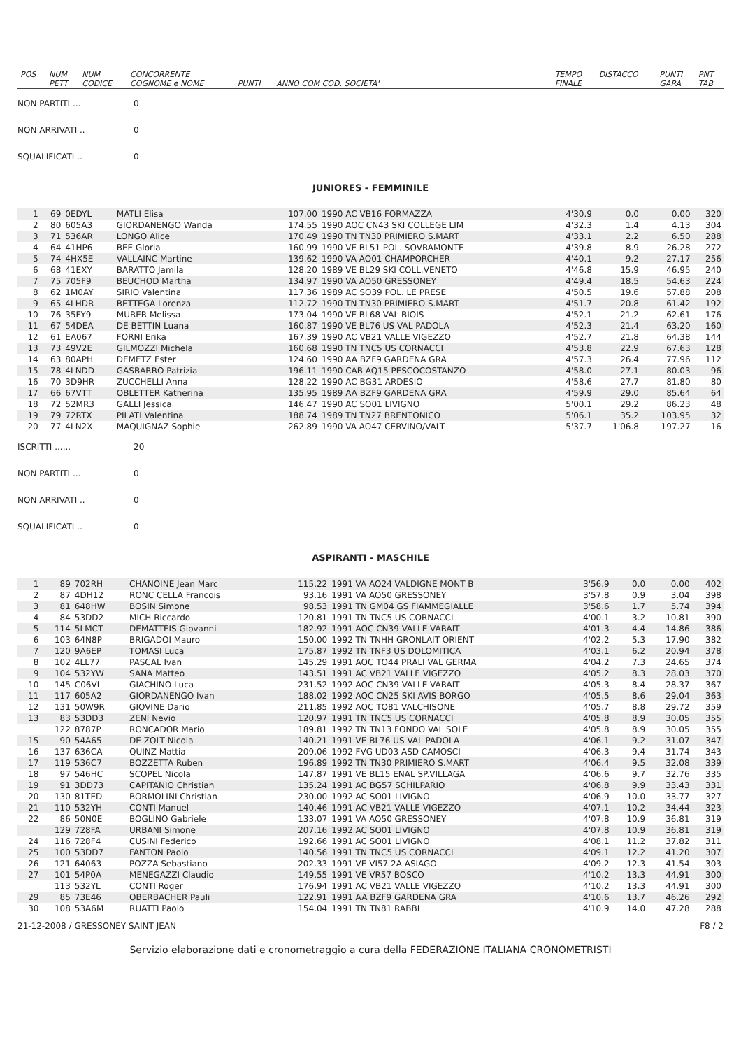| POS | NUM PETT | NUM CODICE | CONCORRENTE COGNOME e NOME | PUNTI | ANNO COM COD. SOCIETA' | | TEMPO FINALE | DISTACCO | PUNTI GARA | PNT TAB |
NON PARTITI ... 0
NON ARRIVATI .. 0
SQUALIFICATI .. 0
JUNIORES - FEMMINILE
| 1 | 69 | 0EDYL | MATLI Elisa | 107.00 | 1990 AC VB16 FORMAZZA | 4'30.9 | 0.0 | 0.00 | 320 |
| 2 | 80 | 605A3 | GIORDANENGO Wanda | 174.55 | 1990 AOC CN43 SKI COLLEGE LIM | 4'32.3 | 1.4 | 4.13 | 304 |
| 3 | 71 | 536AR | LONGO Alice | 170.49 | 1990 TN TN30 PRIMIERO S.MART | 4'33.1 | 2.2 | 6.50 | 288 |
| 4 | 64 | 41HP6 | BEE Gloria | 160.99 | 1990 VE BL51 POL. SOVRAMONTE | 4'39.8 | 8.9 | 26.28 | 272 |
| 5 | 74 | 4HX5E | VALLAINC Martine | 139.62 | 1990 VA AO01 CHAMPORCHER | 4'40.1 | 9.2 | 27.17 | 256 |
| 6 | 68 | 41EXY | BARATTO Jamila | 128.20 | 1989 VE BL29 SKI COLL.VENETO | 4'46.8 | 15.9 | 46.95 | 240 |
| 7 | 75 | 705F9 | BEUCHOD Martha | 134.97 | 1990 VA AO50 GRESSONEY | 4'49.4 | 18.5 | 54.63 | 224 |
| 8 | 62 | 1M0AY | SIRIO Valentina | 117.36 | 1989 AC SO39 POL. LE PRESE | 4'50.5 | 19.6 | 57.88 | 208 |
| 9 | 65 | 4LHDR | BETTEGA Lorenza | 112.72 | 1990 TN TN30 PRIMIERO S.MART | 4'51.7 | 20.8 | 61.42 | 192 |
| 10 | 76 | 35FY9 | MURER Melissa | 173.04 | 1990 VE BL68 VAL BIOIS | 4'52.1 | 21.2 | 62.61 | 176 |
| 11 | 67 | 54DEA | DE BETTIN Luana | 160.87 | 1990 VE BL76 US VAL PADOLA | 4'52.3 | 21.4 | 63.20 | 160 |
| 12 | 61 | EA067 | FORNI Erika | 167.39 | 1990 AC VB21 VALLE VIGEZZO | 4'52.7 | 21.8 | 64.38 | 144 |
| 13 | 73 | 49V2E | GILMOZZI Michela | 160.68 | 1990 TN TNC5 US CORNACCI | 4'53.8 | 22.9 | 67.63 | 128 |
| 14 | 63 | 80APH | DEMETZ Ester | 124.60 | 1990 AA BZF9 GARDENA GRA | 4'57.3 | 26.4 | 77.96 | 112 |
| 15 | 78 | 4LNDD | GASBARRO Patrizia | 196.11 | 1990 CAB AQ15 PESCOCOSTANZO | 4'58.0 | 27.1 | 80.03 | 96 |
| 16 | 70 | 3D9HR | ZUCCHELLI Anna | 128.22 | 1990 AC BG31 ARDESIO | 4'58.6 | 27.7 | 81.80 | 80 |
| 17 | 66 | 67VTT | OBLETTER Katherina | 135.95 | 1989 AA BZF9 GARDENA GRA | 4'59.9 | 29.0 | 85.64 | 64 |
| 18 | 72 | 52MR3 | GALLI Jessica | 146.47 | 1990 AC SO01 LIVIGNO | 5'00.1 | 29.2 | 86.23 | 48 |
| 19 | 79 | 72RTX | PILATI Valentina | 188.74 | 1989 TN TN27 BRENTONICO | 5'06.1 | 35.2 | 103.95 | 32 |
| 20 | 77 | 4LN2X | MAQUIGNAZ Sophie | 262.89 | 1990 VA AO47 CERVINO/VALT | 5'37.7 | 1'06.8 | 197.27 | 16 |
ISCRITTI ...... 20
NON PARTITI ... 0
NON ARRIVATI .. 0
SQUALIFICATI .. 0
ASPIRANTI - MASCHILE
| 1 | 89 | 702RH | CHANOINE Jean Marc | 115.22 | 1991 VA AO24 VALDIGNE MONT B | 3'56.9 | 0.0 | 0.00 | 402 |
| 2 | 87 | 4DH12 | RONC CELLA Francois | 93.16 | 1991 VA AO50 GRESSONEY | 3'57.8 | 0.9 | 3.04 | 398 |
| 3 | 81 | 648HW | BOSIN Simone | 98.53 | 1991 TN GM04 GS FIAMMEGIALLE | 3'58.6 | 1.7 | 5.74 | 394 |
| 4 | 84 | 53DD2 | MICH Riccardo | 120.81 | 1991 TN TNC5 US CORNACCI | 4'00.1 | 3.2 | 10.81 | 390 |
| 5 | 114 | 5LMCT | DEMATTEIS Giovanni | 182.92 | 1991 AOC CN39 VALLE VARAIT | 4'01.3 | 4.4 | 14.86 | 386 |
| 6 | 103 | 64N8P | BRIGADOI Mauro | 150.00 | 1992 TN TNHH GRONLAIT ORIENT | 4'02.2 | 5.3 | 17.90 | 382 |
| 7 | 120 | 9A6EP | TOMASI Luca | 175.87 | 1992 TN TNF3 US DOLOMITICA | 4'03.1 | 6.2 | 20.94 | 378 |
| 8 | 102 | 4LL77 | PASCAL Ivan | 145.29 | 1991 AOC TO44 PRALI VAL GERMA | 4'04.2 | 7.3 | 24.65 | 374 |
| 9 | 104 | 532YW | SANA Matteo | 143.51 | 1991 AC VB21 VALLE VIGEZZO | 4'05.2 | 8.3 | 28.03 | 370 |
| 10 | 145 | C06VL | GIACHINO Luca | 231.52 | 1992 AOC CN39 VALLE VARAIT | 4'05.3 | 8.4 | 28.37 | 367 |
| 11 | 117 | 605A2 | GIORDANENGO Ivan | 188.02 | 1992 AOC CN25 SKI AVIS BORGO | 4'05.5 | 8.6 | 29.04 | 363 |
| 12 | 131 | 50W9R | GIOVINE Dario | 211.85 | 1992 AOC TO81 VALCHISONE | 4'05.7 | 8.8 | 29.72 | 359 |
| 13 | 83 | 53DD3 | ZENI Nevio | 120.97 | 1991 TN TNC5 US CORNACCI | 4'05.8 | 8.9 | 30.05 | 355 |
| | 122 | 8787P | RONCADOR Mario | 189.81 | 1992 TN TN13 FONDO VAL SOLE | 4'05.8 | 8.9 | 30.05 | 355 |
| 15 | 90 | 54A65 | DE ZOLT Nicola | 140.21 | 1991 VE BL76 US VAL PADOLA | 4'06.1 | 9.2 | 31.07 | 347 |
| 16 | 137 | 636CA | QUINZ Mattia | 209.06 | 1992 FVG UD03 ASD CAMOSCI | 4'06.3 | 9.4 | 31.74 | 343 |
| 17 | 119 | 536C7 | BOZZETTA Ruben | 196.89 | 1992 TN TN30 PRIMIERO S.MART | 4'06.4 | 9.5 | 32.08 | 339 |
| 18 | 97 | 546HC | SCOPEL Nicola | 147.87 | 1991 VE BL15 ENAL SP.VILLAGA | 4'06.6 | 9.7 | 32.76 | 335 |
| 19 | 91 | 3DD73 | CAPITANIO Christian | 135.24 | 1991 AC BG57 SCHILPARIO | 4'06.8 | 9.9 | 33.43 | 331 |
| 20 | 130 | 81TED | BORMOLINI Christian | 230.00 | 1992 AC SO01 LIVIGNO | 4'06.9 | 10.0 | 33.77 | 327 |
| 21 | 110 | 532YH | CONTI Manuel | 140.46 | 1991 AC VB21 VALLE VIGEZZO | 4'07.1 | 10.2 | 34.44 | 323 |
| 22 | 86 | 50N0E | BOGLINO Gabriele | 133.07 | 1991 VA AO50 GRESSONEY | 4'07.8 | 10.9 | 36.81 | 319 |
| | 129 | 728FA | URBANI Simone | 207.16 | 1992 AC SO01 LIVIGNO | 4'07.8 | 10.9 | 36.81 | 319 |
| 24 | 116 | 728F4 | CUSINI Federico | 192.66 | 1991 AC SO01 LIVIGNO | 4'08.1 | 11.2 | 37.82 | 311 |
| 25 | 100 | 53DD7 | FANTON Paolo | 140.56 | 1991 TN TNC5 US CORNACCI | 4'09.1 | 12.2 | 41.20 | 307 |
| 26 | 121 | 64063 | POZZA Sebastiano | 202.33 | 1991 VE VI57 2A ASIAGO | 4'09.2 | 12.3 | 41.54 | 303 |
| 27 | 101 | 54P0A | MENEGAZZI Claudio | 149.55 | 1991 VE VR57 BOSCO | 4'10.2 | 13.3 | 44.91 | 300 |
| | 113 | 532YL | CONTI Roger | 176.94 | 1991 AC VB21 VALLE VIGEZZO | 4'10.2 | 13.3 | 44.91 | 300 |
| 29 | 85 | 73E46 | OBERBACHER Pauli | 122.91 | 1991 AA BZF9 GARDENA GRA | 4'10.6 | 13.7 | 46.26 | 292 |
| 30 | 108 | 53A6M | RUATTI Paolo | 154.04 | 1991 TN TN81 RABBI | 4'10.9 | 14.0 | 47.28 | 288 |
21-12-2008 / GRESSONEY SAINT JEAN F8 / 2
Servizio elaborazione dati e cronometraggio a cura della FEDERAZIONE ITALIANA CRONOMETRISTI